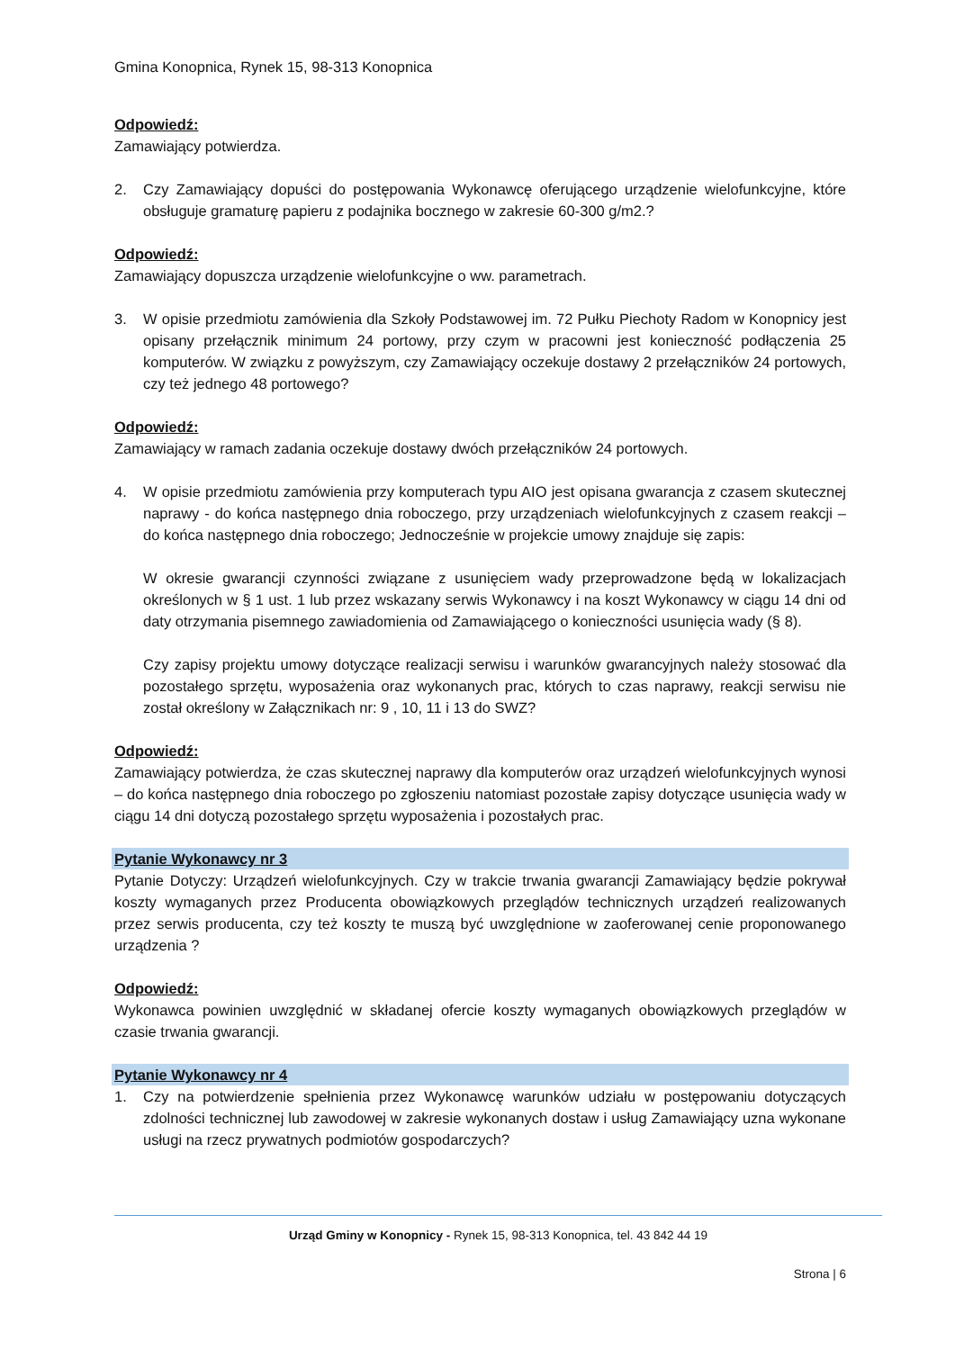Gmina Konopnica, Rynek 15, 98-313 Konopnica
Odpowiedź:
Zamawiający potwierdza.
2. Czy Zamawiający dopuści do postępowania Wykonawcę oferującego urządzenie wielofunkcyjne, które obsługuje gramaturę papieru z podajnika bocznego w zakresie 60-300 g/m2.?
Odpowiedź:
Zamawiający dopuszcza urządzenie wielofunkcyjne o ww. parametrach.
3. W opisie przedmiotu zamówienia dla Szkoły Podstawowej im. 72 Pułku Piechoty Radom w Konopnicy jest opisany przełącznik minimum 24 portowy, przy czym w pracowni jest konieczność podłączenia 25 komputerów. W związku z powyższym, czy Zamawiający oczekuje dostawy 2 przełączników 24 portowych, czy też jednego 48 portowego?
Odpowiedź:
Zamawiający w ramach zadania oczekuje dostawy dwóch przełączników 24 portowych.
4. W opisie przedmiotu zamówienia przy komputerach typu AIO jest opisana gwarancja z czasem skutecznej naprawy - do końca następnego dnia roboczego, przy urządzeniach wielofunkcyjnych z czasem reakcji – do końca następnego dnia roboczego; Jednocześnie w projekcie umowy znajduje się zapis:
W okresie gwarancji czynności związane z usunięciem wady przeprowadzone będą w lokalizacjach określonych w § 1 ust. 1 lub przez wskazany serwis Wykonawcy i na koszt Wykonawcy w ciągu 14 dni od daty otrzymania pisemnego zawiadomienia od Zamawiającego o konieczności usunięcia wady (§ 8).
Czy zapisy projektu umowy dotyczące realizacji serwisu i warunków gwarancyjnych należy stosować dla pozostałego sprzętu, wyposażenia oraz wykonanych prac, których to czas naprawy, reakcji serwisu nie został określony w Załącznikach nr: 9 , 10, 11 i 13 do SWZ?
Odpowiedź:
Zamawiający potwierdza, że czas skutecznej naprawy dla komputerów oraz urządzeń wielofunkcyjnych wynosi – do końca następnego dnia roboczego po zgłoszeniu natomiast pozostałe zapisy dotyczące usunięcia wady w ciągu 14 dni dotyczą pozostałego sprzętu wyposażenia i pozostałych prac.
Pytanie Wykonawcy nr 3
Pytanie Dotyczy: Urządzeń wielofunkcyjnych. Czy w trakcie trwania gwarancji Zamawiający będzie pokrywał koszty wymaganych przez Producenta obowiązkowych przeglądów technicznych urządzeń realizowanych przez serwis producenta, czy też koszty te muszą być uwzględnione w zaoferowanej cenie proponowanego urządzenia ?
Odpowiedź:
Wykonawca powinien uwzględnić w składanej ofercie koszty wymaganych obowiązkowych przeglądów w czasie trwania gwarancji.
Pytanie Wykonawcy nr 4
1. Czy na potwierdzenie spełnienia przez Wykonawcę warunków udziału w postępowaniu dotyczących zdolności technicznej lub zawodowej w zakresie wykonanych dostaw i usług Zamawiający uzna wykonane usługi na rzecz prywatnych podmiotów gospodarczych?
Urząd Gminy w Konopnicy - Rynek 15, 98-313 Konopnica, tel. 43 842 44 19
Strona | 6